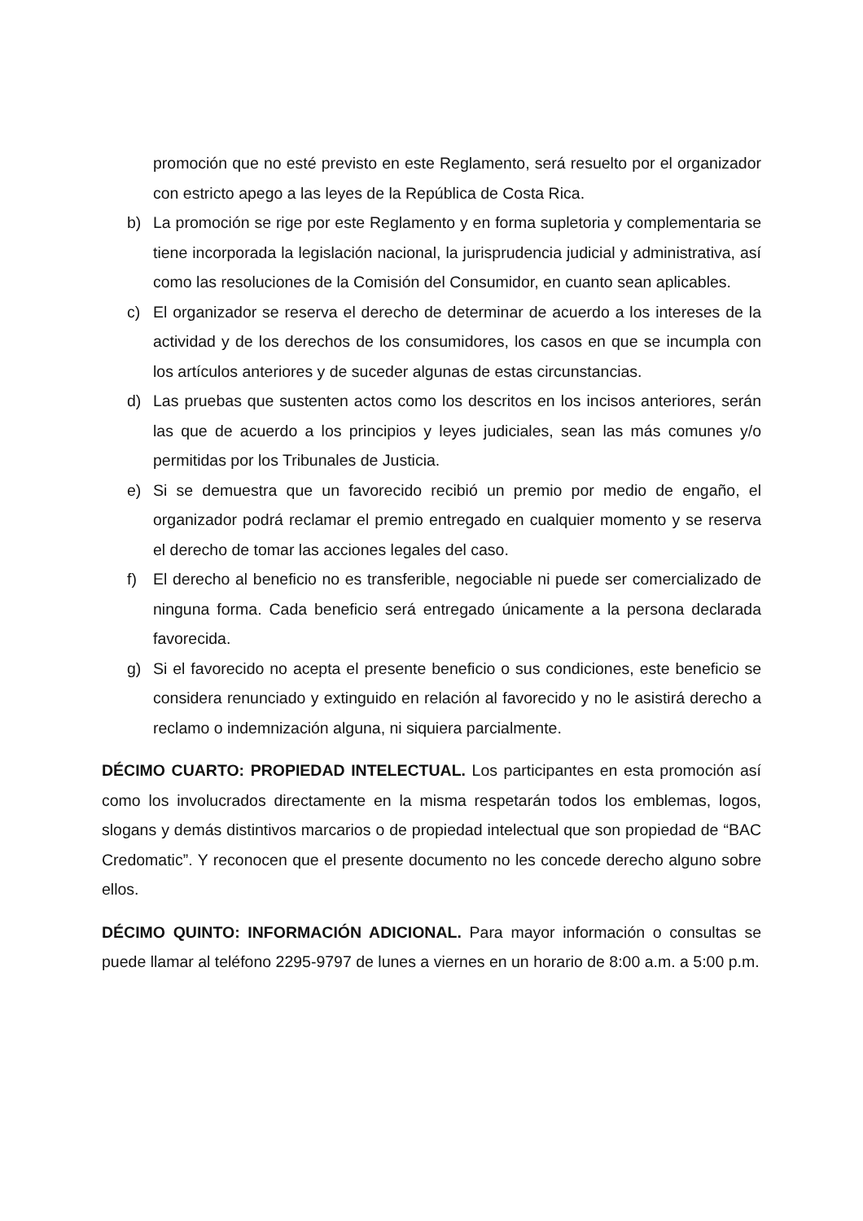promoción que no esté previsto en este Reglamento, será resuelto por el organizador con estricto apego a las leyes de la República de Costa Rica.
b) La promoción se rige por este Reglamento y en forma supletoria y complementaria se tiene incorporada la legislación nacional, la jurisprudencia judicial y administrativa, así como las resoluciones de la Comisión del Consumidor, en cuanto sean aplicables.
c) El organizador se reserva el derecho de determinar de acuerdo a los intereses de la actividad y de los derechos de los consumidores, los casos en que se incumpla con los artículos anteriores y de suceder algunas de estas circunstancias.
d) Las pruebas que sustenten actos como los descritos en los incisos anteriores, serán las que de acuerdo a los principios y leyes judiciales, sean las más comunes y/o permitidas por los Tribunales de Justicia.
e) Si se demuestra que un favorecido recibió un premio por medio de engaño, el organizador podrá reclamar el premio entregado en cualquier momento y se reserva el derecho de tomar las acciones legales del caso.
f) El derecho al beneficio no es transferible, negociable ni puede ser comercializado de ninguna forma. Cada beneficio será entregado únicamente a la persona declarada favorecida.
g) Si el favorecido no acepta el presente beneficio o sus condiciones, este beneficio se considera renunciado y extinguido en relación al favorecido y no le asistirá derecho a reclamo o indemnización alguna, ni siquiera parcialmente.
DÉCIMO CUARTO: PROPIEDAD INTELECTUAL. Los participantes en esta promoción así como los involucrados directamente en la misma respetarán todos los emblemas, logos, slogans y demás distintivos marcarios o de propiedad intelectual que son propiedad de “BAC Credomatic”. Y reconocen que el presente documento no les concede derecho alguno sobre ellos.
DÉCIMO QUINTO: INFORMACIÓN ADICIONAL. Para mayor información o consultas se puede llamar al teléfono 2295-9797 de lunes a viernes en un horario de 8:00 a.m. a 5:00 p.m.